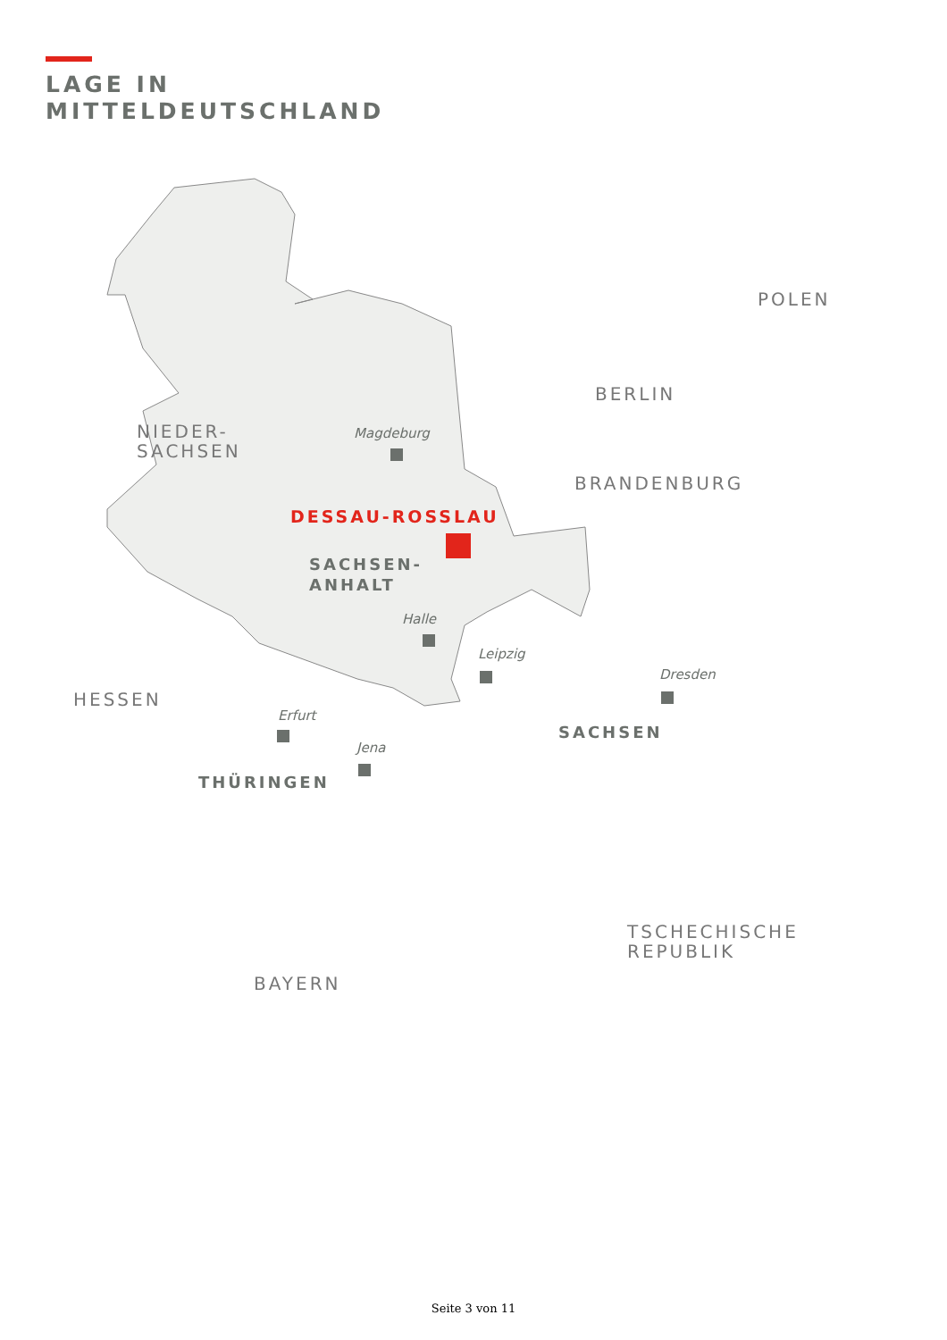LAGE IN
MITTELDEUTSCHLAND
NIEDER-
SACHSEN
HESSEN
POLEN
BERLIN
BRANDENBURG
TSCHECHISCHE
REPUBLIK
BAYERN
DESSAU-ROSSLAU
SACHSEN-
ANHALT
SACHSEN
THÜRINGEN
Magdeburg
Halle
Leipzig
Dresden
Erfurt
Jena
Seite 3 von 11